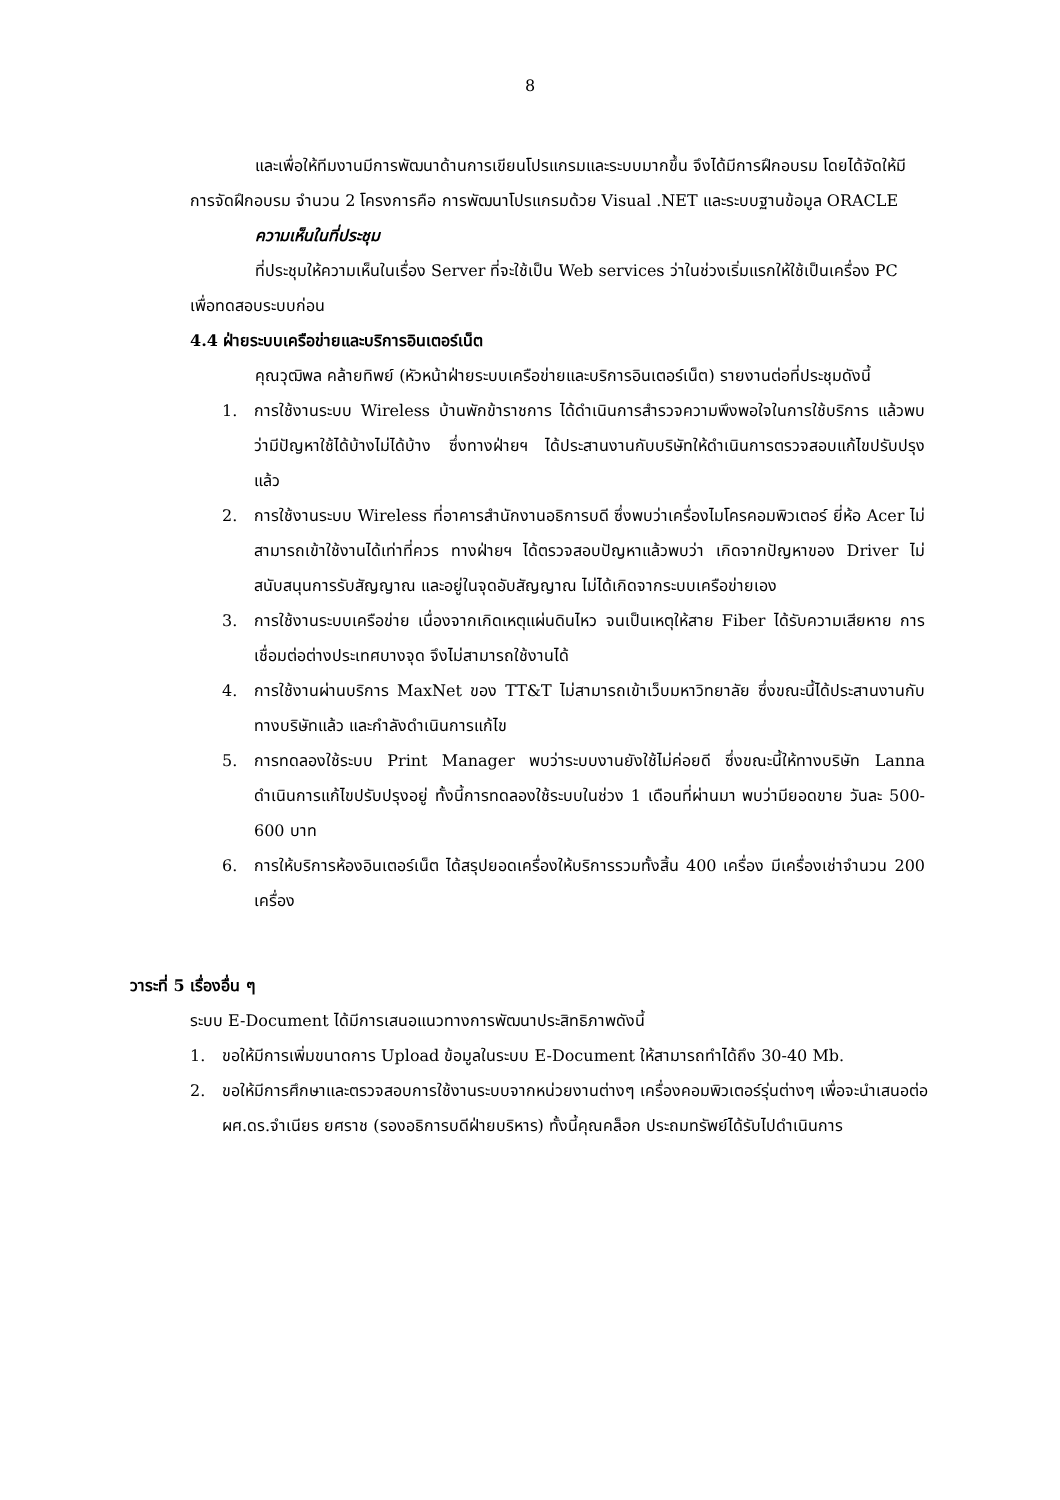8
และเพื่อให้ทีมงานมีการพัฒนาด้านการเขียนโปรแกรมและระบบมากขึ้น จึงได้มีการฝึกอบรม โดยได้จัดให้มีการจัดฝึกอบรม จำนวน 2 โครงการคือ การพัฒนาโปรแกรมด้วย Visual .NET และระบบฐานข้อมูล ORACLE
ความเห็นในที่ประชุม
ที่ประชุมให้ความเห็นในเรื่อง Server ที่จะใช้เป็น Web services ว่าในช่วงเริ่มแรกให้ใช้เป็นเครื่อง PC เพื่อทดสอบระบบก่อน
4.4 ฝ่ายระบบเครือข่ายและบริการอินเตอร์เน็ต
คุณวุฒิพล คล้ายทิพย์ (หัวหน้าฝ่ายระบบเครือข่ายและบริการอินเตอร์เน็ต) รายงานต่อที่ประชุมดังนี้
1. การใช้งานระบบ Wireless บ้านพักข้าราชการ ได้ดำเนินการสำรวจความพึงพอใจในการใช้บริการ แล้วพบว่ามีปัญหาใช้ได้บ้างไม่ได้บ้าง ซึ่งทางฝ่ายฯ ได้ประสานงานกับบริษัทให้ดำเนินการตรวจสอบแก้ไขปรับปรุงแล้ว
2. การใช้งานระบบ Wireless ที่อาคารสำนักงานอธิการบดี ซึ่งพบว่าเครื่องไมโครคอมพิวเตอร์ ยี่ห้อ Acer ไม่สามารถเข้าใช้งานได้เท่าที่ควร ทางฝ่ายฯ ได้ตรวจสอบปัญหาแล้วพบว่า เกิดจากปัญหาของ Driver ไม่สนับสนุนการรับสัญญาณ และอยู่ในจุดอับสัญญาณ ไม่ได้เกิดจากระบบเครือข่ายเอง
3. การใช้งานระบบเครือข่าย เนื่องจากเกิดเหตุแผ่นดินไหว จนเป็นเหตุให้สาย Fiber ได้รับความเสียหาย การเชื่อมต่อต่างประเทศบางจุด จึงไม่สามารถใช้งานได้
4. การใช้งานผ่านบริการ MaxNet ของ TT&T ไม่สามารถเข้าเว็บมหาวิทยาลัย ซึ่งขณะนี้ได้ประสานงานกับทางบริษัทแล้ว และกำลังดำเนินการแก้ไข
5. การทดลองใช้ระบบ Print Manager พบว่าระบบงานยังใช้ไม่ค่อยดี ซึ่งขณะนี้ให้ทางบริษัท Lanna ดำเนินการแก้ไขปรับปรุงอยู่ ทั้งนี้การทดลองใช้ระบบในช่วง 1 เดือนที่ผ่านมา พบว่ามียอดขาย วันละ 500-600 บาท
6. การให้บริการห้องอินเตอร์เน็ต ได้สรุปยอดเครื่องให้บริการรวมทั้งสิ้น 400 เครื่อง มีเครื่องเช่าจำนวน 200 เครื่อง
วาระที่ 5 เรื่องอื่น ๆ
ระบบ E-Document ได้มีการเสนอแนวทางการพัฒนาประสิทธิภาพดังนี้
1. ขอให้มีการเพิ่มขนาดการ Upload ข้อมูลในระบบ E-Document ให้สามารถทำได้ถึง 30-40 Mb.
2. ขอให้มีการศึกษาและตรวจสอบการใช้งานระบบจากหน่วยงานต่างๆ เครื่องคอมพิวเตอร์รุ่นต่างๆ เพื่อจะนำเสนอต่อ ผศ.ดร.จำเนียร ยศราช (รองอธิการบดีฝ่ายบริหาร) ทั้งนี้คุณคล็อก ประถมทรัพย์ได้รับไปดำเนินการ